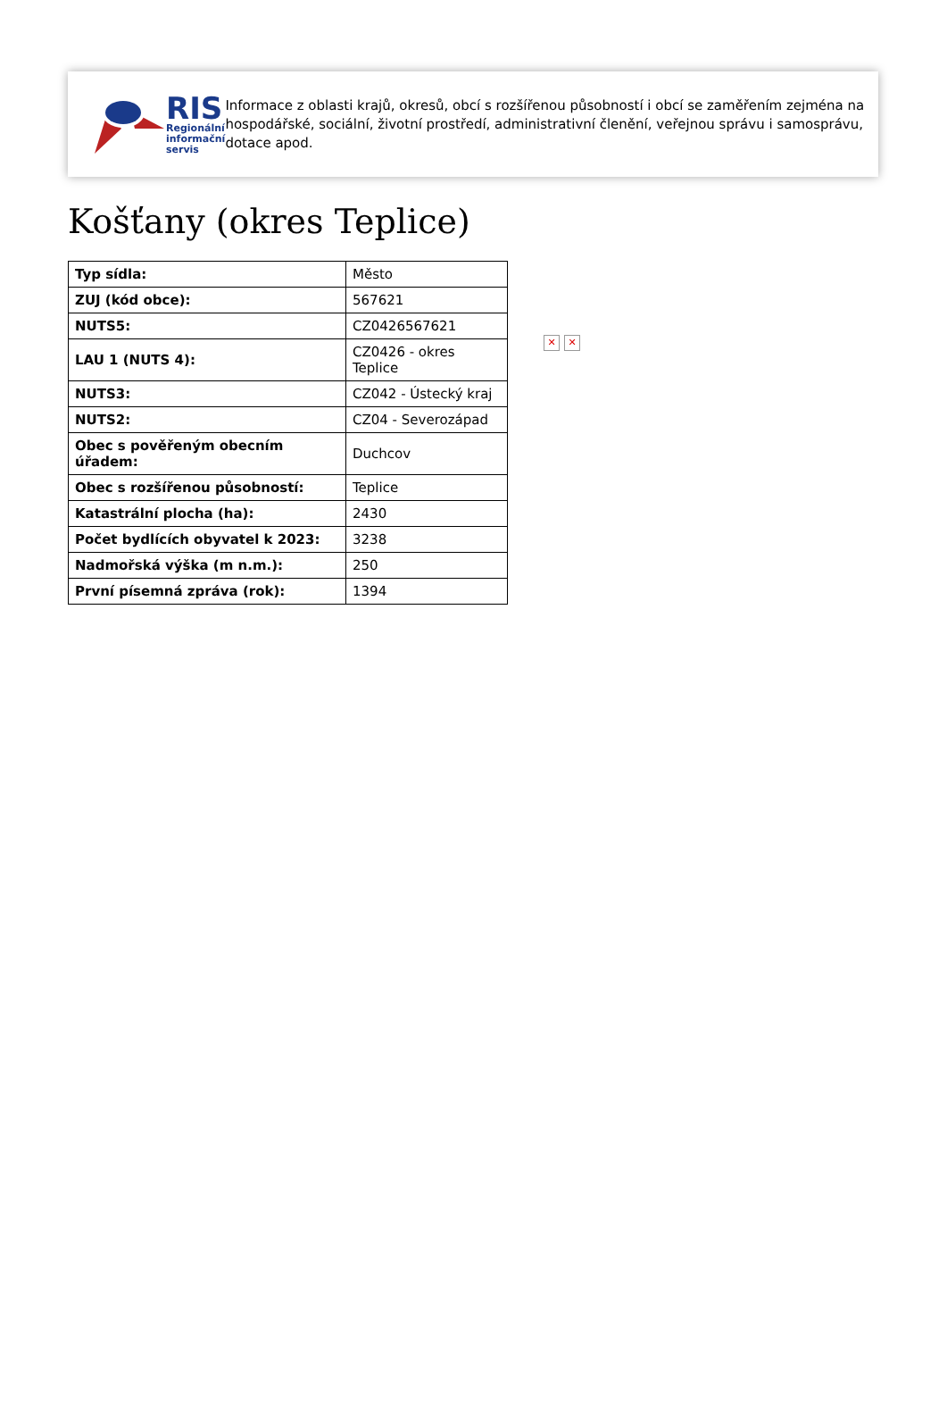RIS
Regionální
informační
servis
Informace z oblasti krajů, okresů, obcí s rozšířenou působností i obcí se zaměřením zejména na hospodářské, sociální, životní prostředí, administrativní členění, veřejnou správu i samosprávu, dotace apod.
Košťany (okres Teplice)
| Typ sídla: | Město |
| ZUJ (kód obce): | 567621 |
| NUTS5: | CZ0426567621 |
| LAU 1 (NUTS 4): | CZ0426 - okres Teplice |
| NUTS3: | CZ042 - Ústecký kraj |
| NUTS2: | CZ04 - Severozápad |
| Obec s pověřeným obecním úřadem: | Duchcov |
| Obec s rozšířenou působností: | Teplice |
| Katastrální plocha (ha): | 2430 |
| Počet bydlících obyvatel k 2023: | 3238 |
| Nadmořská výška (m n.m.): | 250 |
| První písemná zpráva (rok): | 1394 |
✕ ✕